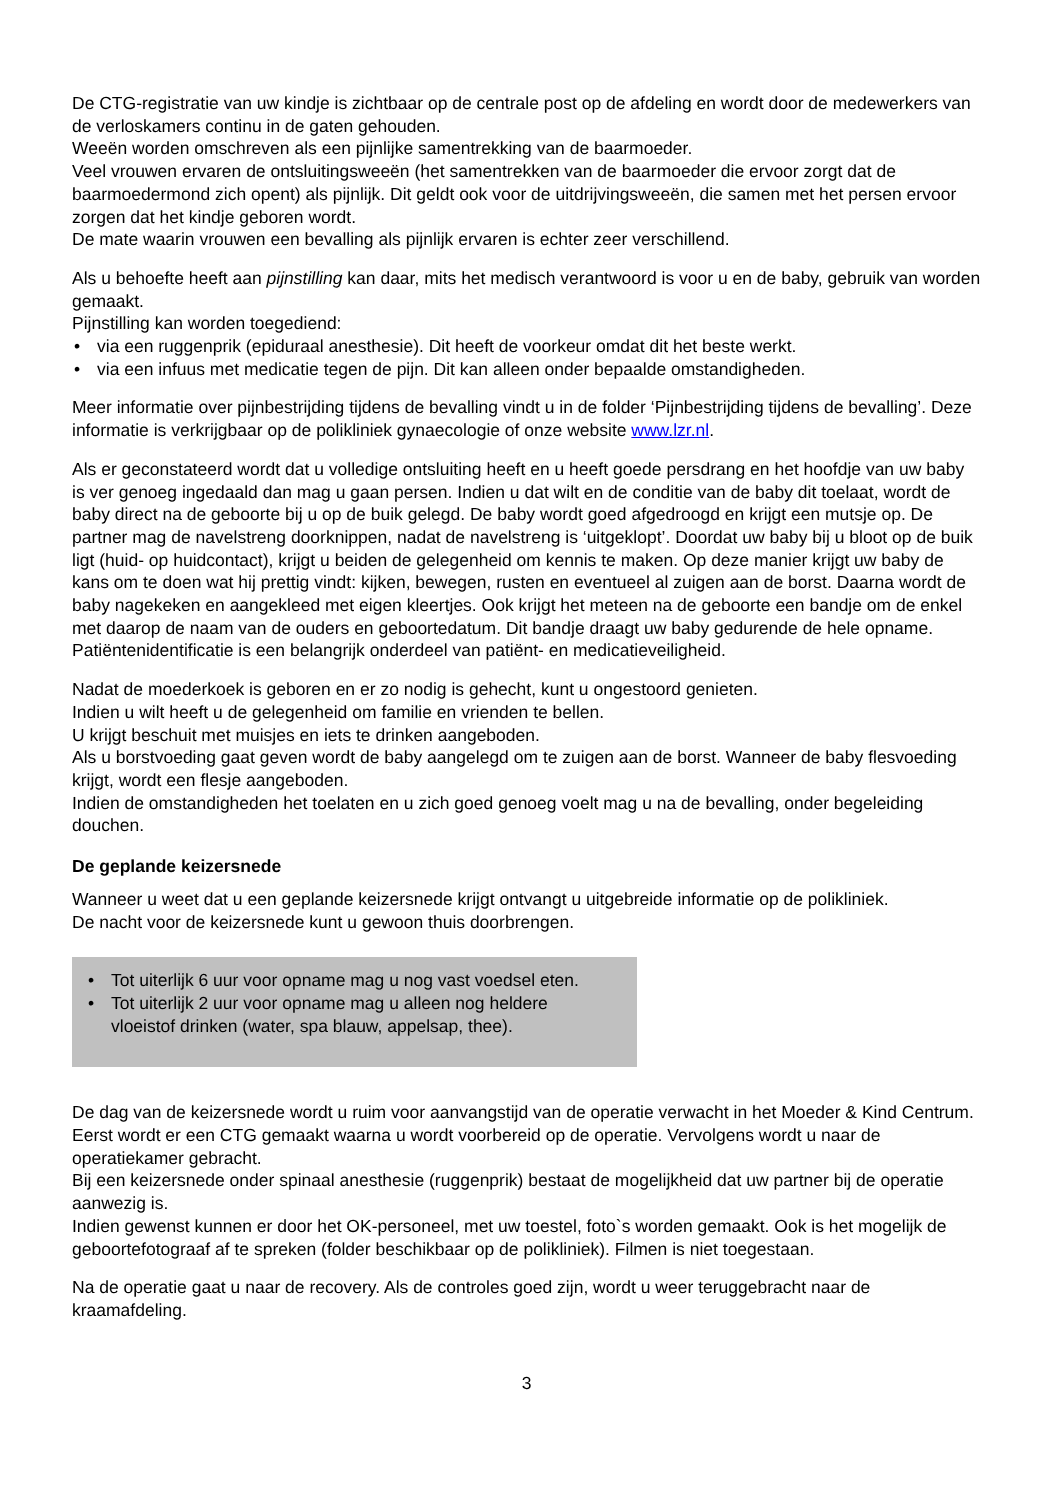De CTG-registratie van uw kindje is zichtbaar op de centrale post op de afdeling en wordt door de medewerkers van de verloskamers continu in de gaten gehouden.
Weeën worden omschreven als een pijnlijke samentrekking van de baarmoeder.
Veel vrouwen ervaren de ontsluitingsweeën (het samentrekken van de baarmoeder die ervoor zorgt dat de baarmoedermond zich opent) als pijnlijk. Dit geldt ook voor de uitdrijvingsweeën, die samen met het persen ervoor zorgen dat het kindje geboren wordt.
De mate waarin vrouwen een bevalling als pijnlijk ervaren is echter zeer verschillend.
Als u behoefte heeft aan pijnstilling kan daar, mits het medisch verantwoord is voor u en de baby, gebruik van worden gemaakt.
Pijnstilling kan worden toegediend:
• via een ruggenprik (epiduraal anesthesie). Dit heeft de voorkeur omdat dit het beste werkt.
• via een infuus met medicatie tegen de pijn. Dit kan alleen onder bepaalde omstandigheden.
Meer informatie over pijnbestrijding tijdens de bevalling vindt u in de folder ‘Pijnbestrijding tijdens de bevalling’. Deze informatie is verkrijgbaar op de polikliniek gynaecologie of onze website www.lzr.nl.
Als er geconstateerd wordt dat u volledige ontsluiting heeft en u heeft goede persdrang en het hoofdje van uw baby is ver genoeg ingedaald dan mag u gaan persen. Indien u dat wilt en de conditie van de baby dit toelaat, wordt de baby direct na de geboorte bij u op de buik gelegd. De baby wordt goed afgedroogd en krijgt een mutsje op. De partner mag de navelstreng doorknippen, nadat de navelstreng is ‘uitgeklopt’. Doordat uw baby bij u bloot op de buik ligt (huid- op huidcontact), krijgt u beiden de gelegenheid om kennis te maken. Op deze manier krijgt uw baby de kans om te doen wat hij prettig vindt: kijken, bewegen, rusten en eventueel al zuigen aan de borst. Daarna wordt de baby nagekeken en aangekleed met eigen kleertjes. Ook krijgt het meteen na de geboorte een bandje om de enkel met daarop de naam van de ouders en geboortedatum. Dit bandje draagt uw baby gedurende de hele opname. Patiëntenidentificatie is een belangrijk onderdeel van patiënt- en medicatieveiligheid.
Nadat de moederkoek is geboren en er zo nodig is gehecht, kunt u ongestoord genieten.
Indien u wilt heeft u de gelegenheid om familie en vrienden te bellen.
U krijgt beschuit met muisjes en iets te drinken aangeboden.
Als u borstvoeding gaat geven wordt de baby aangelegd om te zuigen aan de borst. Wanneer de baby flesvoeding krijgt, wordt een flesje aangeboden.
Indien de omstandigheden het toelaten en u zich goed genoeg voelt mag u na de bevalling, onder begeleiding douchen.
De geplande keizersnede
Wanneer u weet dat u een geplande keizersnede krijgt ontvangt u uitgebreide informatie op de polikliniek.
De nacht voor de keizersnede kunt u gewoon thuis doorbrengen.
• Tot uiterlijk 6 uur voor opname mag u nog vast voedsel eten.
• Tot uiterlijk 2 uur voor opname mag u alleen nog heldere vloeistof drinken (water, spa blauw, appelsap, thee).
De dag van de keizersnede wordt u ruim voor aanvangstijd van de operatie verwacht in het Moeder & Kind Centrum.
Eerst wordt er een CTG gemaakt waarna u wordt voorbereid op de operatie. Vervolgens wordt u naar de operatiekamer gebracht.
Bij een keizersnede onder spinaal anesthesie (ruggenprik) bestaat de mogelijkheid dat uw partner bij de operatie aanwezig is.
Indien gewenst kunnen er door het OK-personeel, met uw toestel, foto`s worden gemaakt. Ook is het mogelijk de geboortefotograaf af te spreken (folder beschikbaar op de polikliniek). Filmen is niet toegestaan.
Na de operatie gaat u naar de recovery. Als de controles goed zijn, wordt u weer teruggebracht naar de kraamafdeling.
3